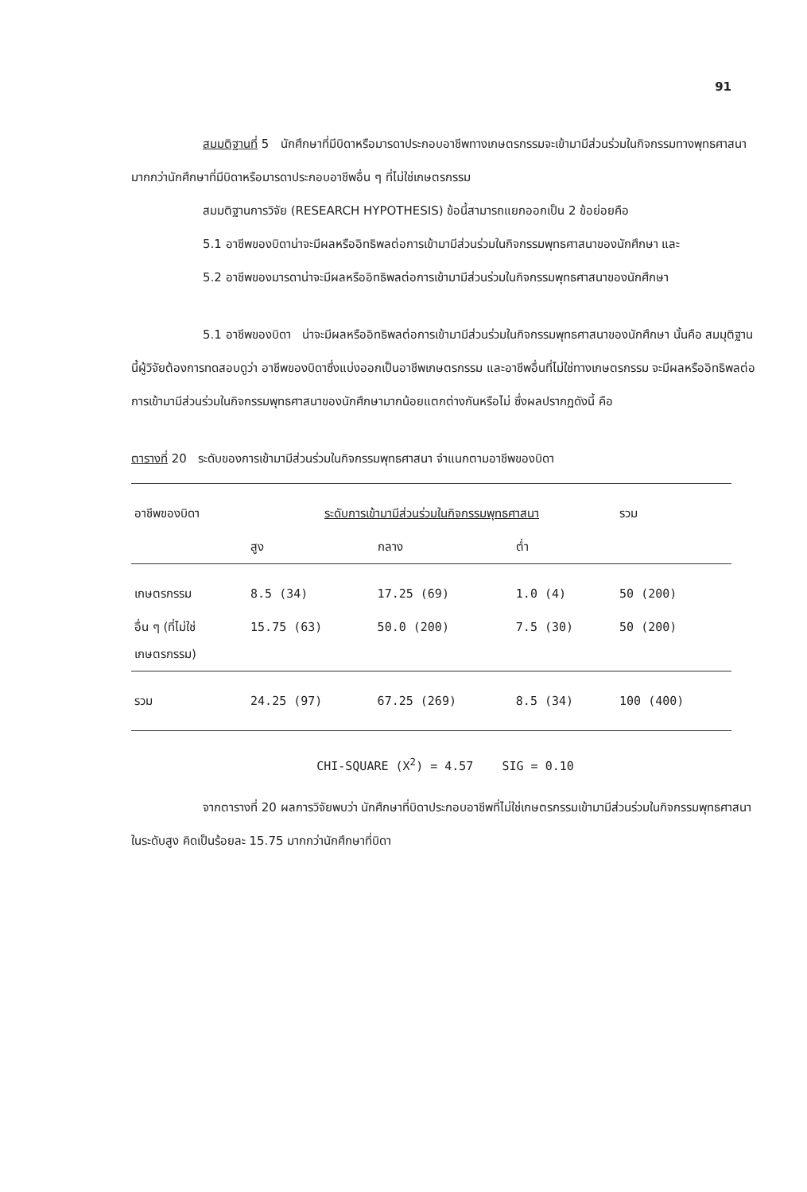91
สมมติฐานที่ 5 นักศึกษาที่มีบิดาหรือมารดาประกอบอาชีพทางเกษตรกรรมจะเข้ามามีส่วนร่วมในกิจกรรมทางพุทธศาสนามากกว่านักศึกษาที่มีบิดาหรือมารดาประกอบอาชีพอื่น ๆ ที่ไม่ใช่เกษตรกรรม
สมมติฐานการวิจัย (RESEARCH HYPOTHESIS) ข้อนี้สามารถแยกออกเป็น 2 ข้อย่อยคือ
5.1 อาชีพของบิดาน่าจะมีผลหรืออิทธิพลต่อการเข้ามามีส่วนร่วมในกิจกรรมพุทธศาสนาของนักศึกษา และ
5.2 อาชีพของมารดาน่าจะมีผลหรืออิทธิพลต่อการเข้ามามีส่วนร่วมในกิจกรรมพุทธศาสนาของนักศึกษา
5.1 อาชีพของบิดา น่าจะมีผลหรืออิทธิพลต่อการเข้ามามีส่วนร่วมในกิจกรรมพุทธศาสนาของนักศึกษา นั้นคือ สมมุติฐานนี้ผู้วิจัยต้องการทดสอบดูว่า อาชีพของบิดาซึ่งแบ่งออกเป็นอาชีพเกษตรกรรม และอาชีพอื่นที่ไม่ใช่ทางเกษตรกรรม จะมีผลหรืออิทธิพลต่อการเข้ามามีส่วนร่วมในกิจกรรมพุทธศาสนาของนักศึกษามากน้อยแตกต่างกันหรือไม่ ซึ่งผลปรากฏดังนี้ คือ
ตารางที่ 20 ระดับของการเข้ามามีส่วนร่วมในกิจกรรมพุทธศาสนา จำแนกตามอาชีพของบิดา
| อาชีพของบิดา | ระดับการเข้ามามีส่วนร่วมในกิจกรรมพุทธศาสนา | | | รวม |
| --- | --- | --- | --- | --- |
| | สูง | กลาง | ต่ำ | |
| เกษตรกรรม | 8.5 (34) | 17.25 (69) | 1.0 (4) | 50 (200) |
| อื่น ๆ (ที่ไม่ใช่ เกษตรกรรม) | 15.75 (63) | 50.0 (200) | 7.5 (30) | 50 (200) |
| รวม | 24.25 (97) | 67.25 (269) | 8.5 (34) | 100 (400) |
CHI-SQUARE (X<sup>2</sup>) = 4.57 SIG = 0.10
จากตารางที่ 20 ผลการวิจัยพบว่า นักศึกษาที่บิดาประกอบอาชีพที่ไม่ใช่เกษตรกรรมเข้ามามีส่วนร่วมในกิจกรรมพุทธศาสนาในระดับสูง คิดเป็นร้อยละ 15.75 มากกว่านักศึกษาที่บิดา